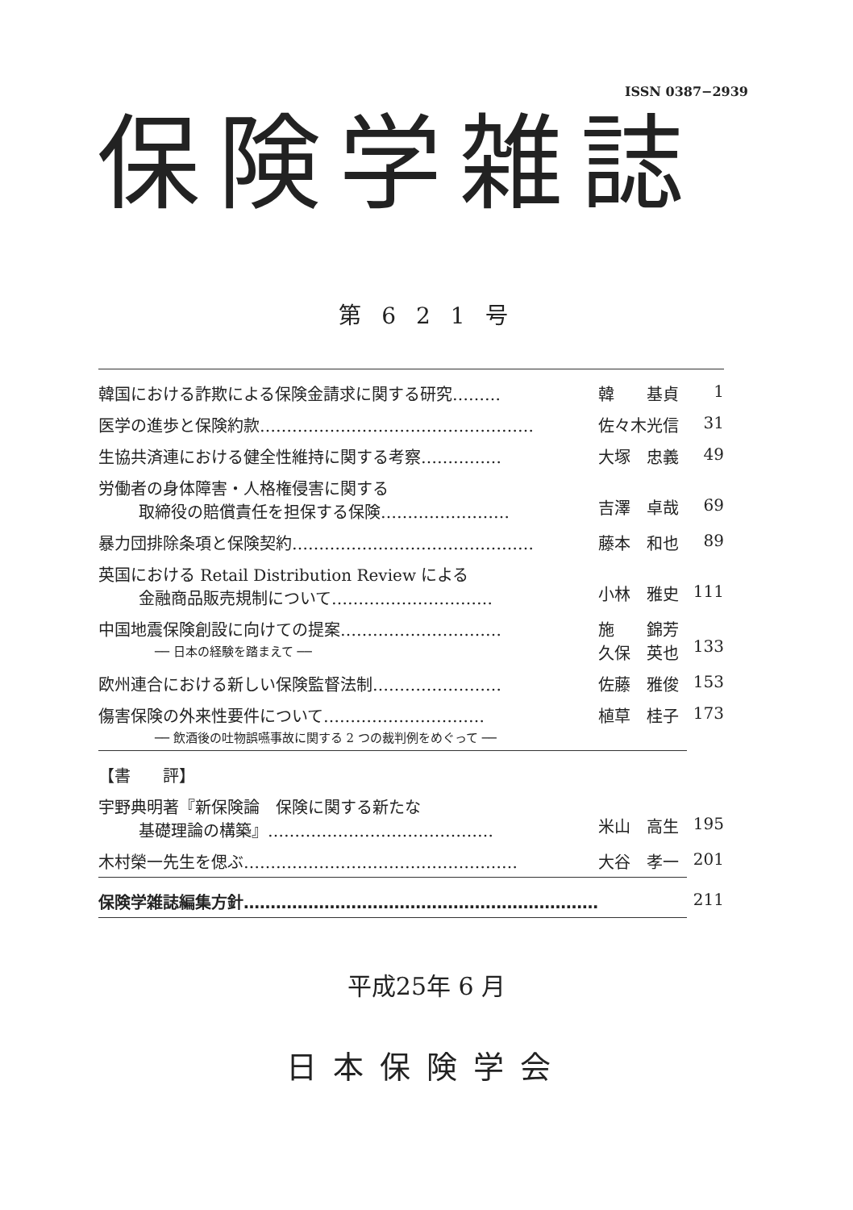ISSN 0387−2939
保険学雑誌
第 6 2 1 号
| 韓国における詐欺による保険金請求に関する研究……… | 韓 基貞 | 1 |
| 医学の進歩と保険約款…………………………………………… | 佐々木光信 | 31 |
| 生協共済連における健全性維持に関する考察…………… | 大塚 忠義 | 49 |
| 労働者の身体障害・人格権侵害に関する 取締役の賠償責任を担保する保険…………………… | 吉澤 卓哉 | 69 |
| 暴力団排除条項と保険契約……………………………………… | 藤本 和也 | 89 |
| 英国における Retail Distribution Review による 金融商品販売規制について………………………… | 小林 雅史 | 111 |
| 中国地震保険創設に向けての提案………………………… ── 日本の経験を踏まえて ── | 施 錦芳 久保 英也 | 133 |
| 欧州連合における新しい保険監督法制…………………… | 佐藤 雅俊 | 153 |
| 傷害保険の外来性要件について………………………… ── 飲酒後の吐物誤嚥事故に関する 2 つの裁判例をめぐって ── | 植草 桂子 | 173 |
| 【書 評】 | | |
| 宇野典明著『新保険論 保険に関する新たな 基礎理論の構築』…………………………………… | 米山 高生 | 195 |
| 木村榮一先生を偲ぶ…………………………………………… | 大谷 孝一 | 201 |
| 保険学雑誌編集方針………………………………………………………… | | 211 |
平成25年 6 月
日本保険学会